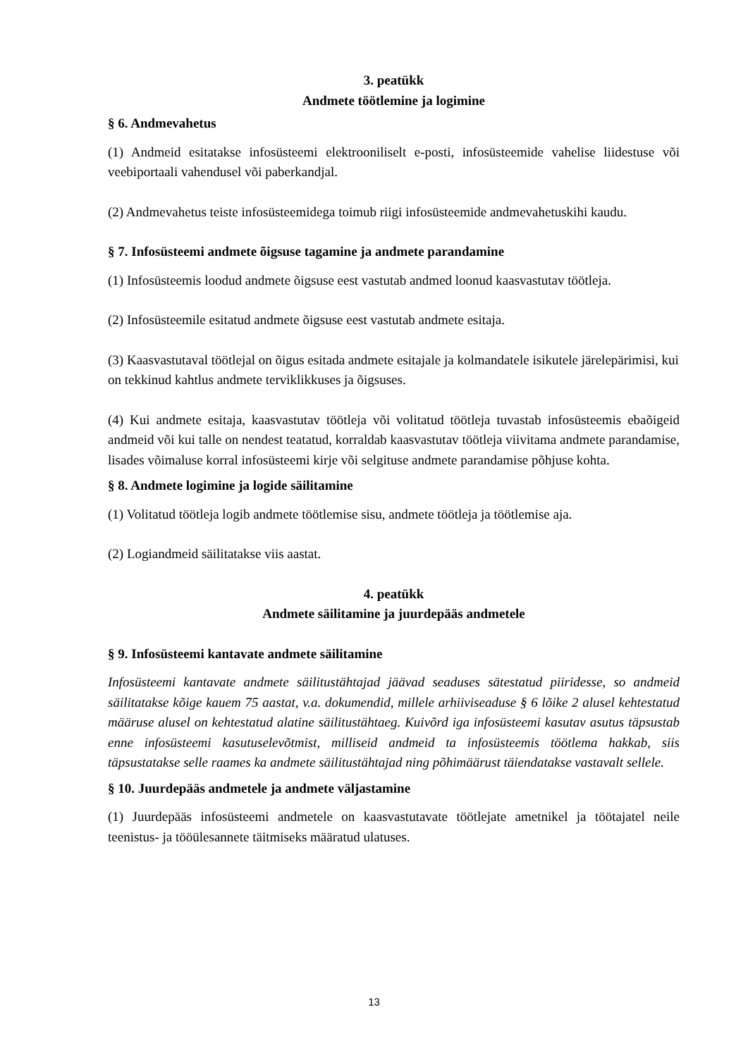3. peatükk
Andmete töötlemine ja logimine
§ 6. Andmevahetus
(1) Andmeid esitatakse infosüsteemi elektrooniliselt e-posti, infosüsteemide vahelise liidestuse või veebiportaali vahendusel või paberkandjal.
(2) Andmevahetus teiste infosüsteemidega toimub riigi infosüsteemide andmevahetuskihi kaudu.
§ 7. Infosüsteemi andmete õigsuse tagamine ja andmete parandamine
(1) Infosüsteemis loodud andmete õigsuse eest vastutab andmed loonud kaasvastutav töötleja.
(2) Infosüsteemile esitatud andmete õigsuse eest vastutab andmete esitaja.
(3) Kaasvastutaval töötlejal on õigus esitada andmete esitajale ja kolmandatele isikutele järelepärimisi, kui on tekkinud kahtlus andmete terviklikkuses ja õigsuses.
(4) Kui andmete esitaja, kaasvastutav töötleja või volitatud töötleja tuvastab infosüsteemis ebaõigeid andmeid või kui talle on nendest teatatud, korraldab kaasvastutav töötleja viivitama andmete parandamise, lisades võimaluse korral infosüsteemi kirje või selgituse andmete parandamise põhjuse kohta.
§ 8. Andmete logimine ja logide säilitamine
(1) Volitatud töötleja logib andmete töötlemise sisu, andmete töötleja ja töötlemise aja.
(2) Logiandmeid säilitatakse viis aastat.
4. peatükk
Andmete säilitamine ja juurdepääs andmetele
§ 9. Infosüsteemi kantavate andmete säilitamine
Infosüsteemi kantavate andmete säilitustähtajad jäävad seaduses sätestatud piiridesse, so andmeid säilitatakse kõige kauem 75 aastat, v.a. dokumendid, millele arhiiviseaduse § 6 lõike 2 alusel kehtestatud määruse alusel on kehtestatud alatine säilitustähtaeg. Kuivõrd iga infosüsteemi kasutav asutus täpsustab enne infosüsteemi kasutuselevõtmist, milliseid andmeid ta infosüsteemis töötlema hakkab, siis täpsustatakse selle raames ka andmete säilitustähtajad ning põhimäärust täiendatakse vastavalt sellele.
§ 10. Juurdepääs andmetele ja andmete väljastamine
(1) Juurdepääs infosüsteemi andmetele on kaasvastutavate töötlejate ametnikel ja töötajatel neile teenistus- ja tööülesannete täitmiseks määratud ulatuses.
13